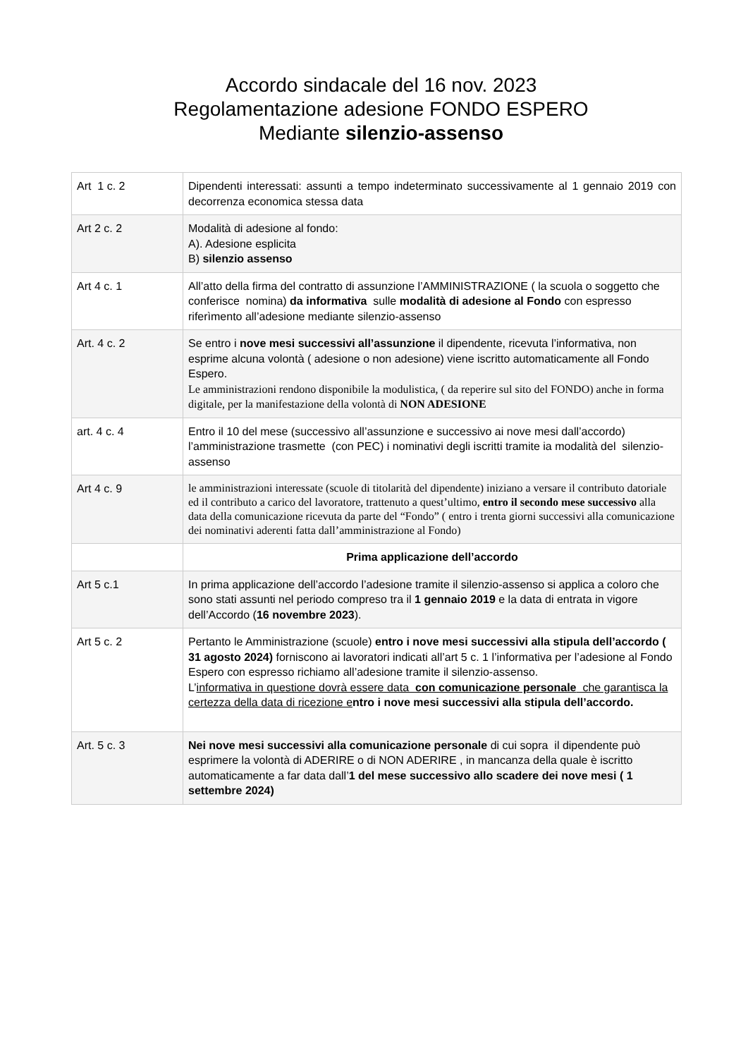Accordo sindacale del 16 nov. 2023
Regolamentazione adesione FONDO ESPERO
Mediante silenzio-assenso
| Art 1 c. 2 | Dipendenti interessati: assunti a tempo indeterminato successivamente al 1 gennaio 2019 con decorrenza economica stessa data |
| Art 2 c. 2 | Modalità di adesione al fondo: A). Adesione esplicita B) silenzio assenso |
| Art 4 c. 1 | All’atto della firma del contratto di assunzione l’AMMINISTRAZIONE ( la scuola o soggetto che conferisce nomina) da informativa sulle modalità di adesione al Fondo con espresso riferìmento all’adesione mediante silenzio-assenso |
| Art. 4 c. 2 | Se entro i nove mesi successivi all’assunzione il dipendente, ricevuta l’informativa, non esprime alcuna volontà ( adesione o non adesione) viene iscritto automaticamente all Fondo Espero. Le amministrazioni rendono disponibile la modulistica, ( da reperire sul sito del FONDO) anche in forma digitale, per la manifestazione della volontà di NON ADESIONE |
| art. 4 c. 4 | Entro il 10 del mese (successivo all’assunzione e successivo ai nove mesi dall’accordo) l’amministrazione trasmette (con PEC) i nominativi degli iscritti tramite ia modalità del silenzio-assenso |
| Art 4 c. 9 | le amministrazioni interessate (scuole di titolarità del dipendente) iniziano a versare il contributo datoriale ed il contributo a carico del lavoratore, trattenuto a quest’ultimo, entro il secondo mese successivo alla data della comunicazione ricevuta da parte del “Fondo” ( entro i trenta giorni successivi alla comunicazione dei nominativi aderenti fatta dall’amministrazione al Fondo) |
| | Prima applicazione dell’accordo |
| Art 5 c.1 | In prima applicazione dell’accordo l’adesione tramite il silenzio-assenso si applica a coloro che sono stati assunti nel periodo compreso tra il 1 gennaio 2019 e la data di entrata in vigore dell’Accordo ( 16 novembre 2023 ). |
| Art 5 c. 2 | Pertanto le Amministrazione (scuole) entro i nove mesi successivi alla stipula dell’accordo ( 31 agosto 2024) forniscono ai lavoratori indicati all’art 5 c. 1 l’informativa per l’adesione al Fondo Espero con espresso richiamo all’adesione tramite il silenzio-assenso. L’ informativa in questione dovrà essere data con comunicazione personale che garantisca la certezza della data di ricezione e ntro i nove mesi successivi alla stipula dell’accordo. |
| Art. 5 c. 3 | Nei nove mesi successivi alla comunicazione personale di cui sopra il dipendente può esprimere la volontà di ADERIRE o di NON ADERIRE , in mancanza della quale è iscritto automaticamente a far data dall’ 1 del mese successivo allo scadere dei nove mesi ( 1 settembre 2024) |